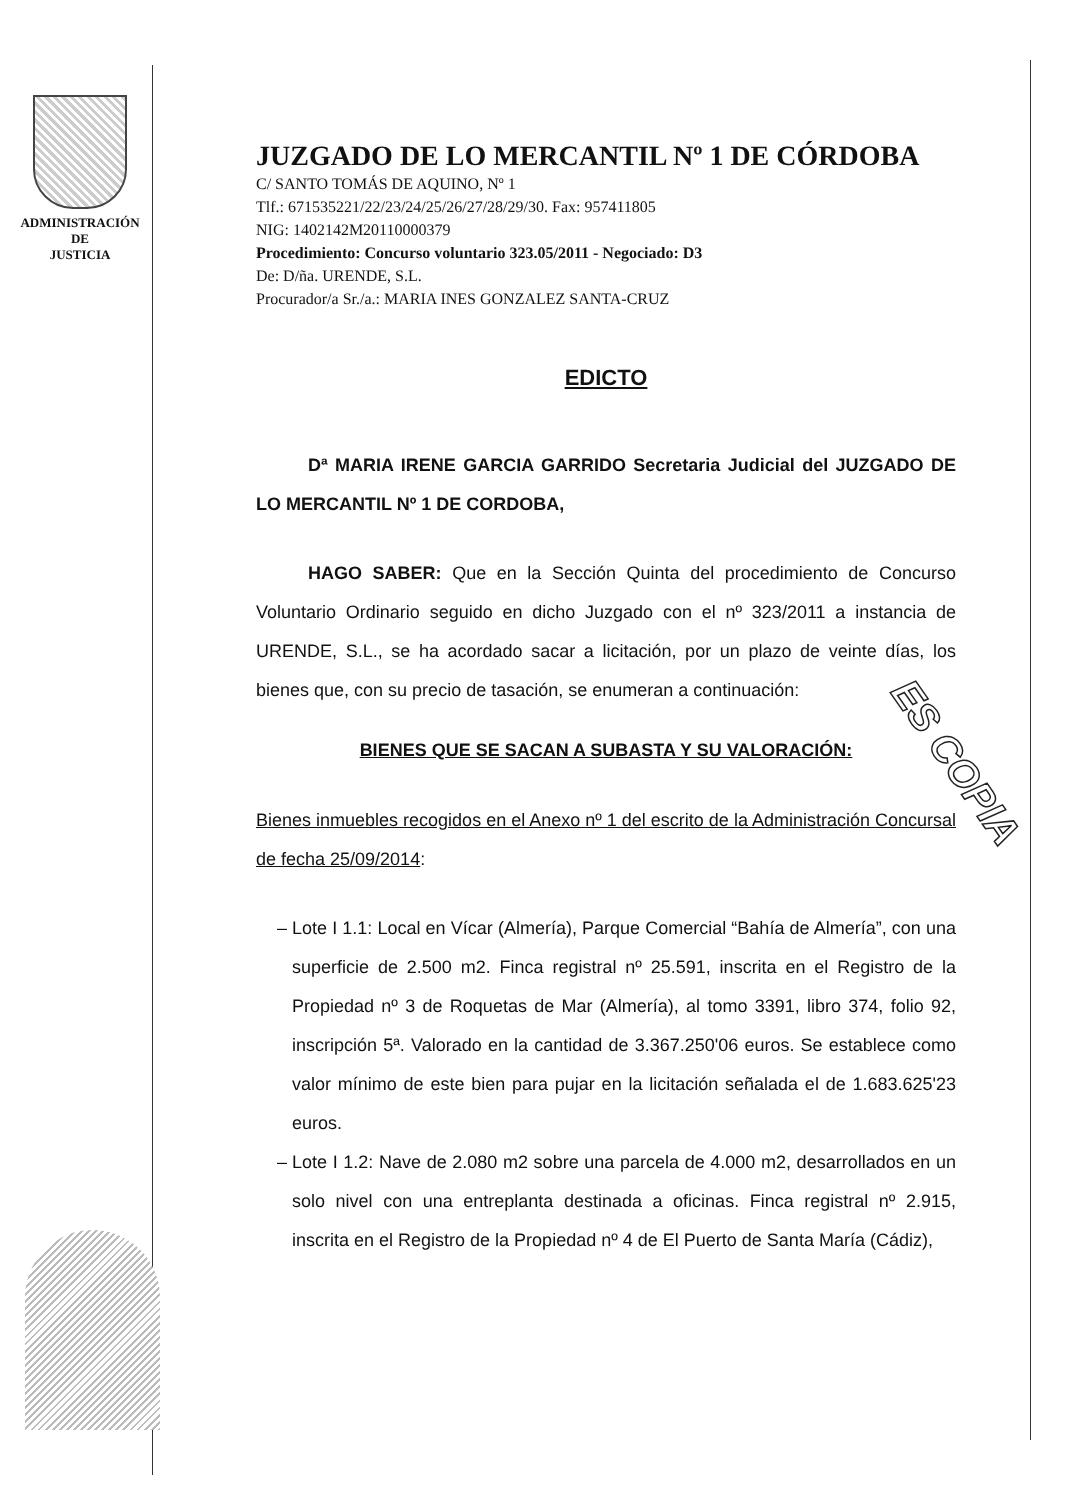ADMINISTRACIÓN
DE
JUSTICIA
JUZGADO DE LO MERCANTIL Nº 1 DE CÓRDOBA
C/ SANTO TOMÁS DE AQUINO, Nº 1
Tlf.: 671535221/22/23/24/25/26/27/28/29/30. Fax: 957411805
NIG: 1402142M20110000379
Procedimiento: Concurso voluntario 323.05/2011 - Negociado: D3
De: D/ña. URENDE, S.L.
Procurador/a Sr./a.: MARIA INES GONZALEZ SANTA-CRUZ
EDICTO
Dª MARIA IRENE GARCIA GARRIDO Secretaria Judicial del JUZGADO DE LO MERCANTIL Nº 1 DE CORDOBA,
HAGO SABER: Que en la Sección Quinta del procedimiento de Concurso Voluntario Ordinario seguido en dicho Juzgado con el nº 323/2011 a instancia de URENDE, S.L., se ha acordado sacar a licitación, por un plazo de veinte días, los bienes que, con su precio de tasación, se enumeran a continuación:
BIENES QUE SE SACAN A SUBASTA Y SU VALORACIÓN:
Bienes inmuebles recogidos en el Anexo nº 1 del escrito de la Administración Concursal de fecha 25/09/2014:
Lote I 1.1: Local en Vícar (Almería), Parque Comercial “Bahía de Almería”, con una superficie de 2.500 m2. Finca registral nº 25.591, inscrita en el Registro de la Propiedad nº 3 de Roquetas de Mar (Almería), al tomo 3391, libro 374, folio 92, inscripción 5ª. Valorado en la cantidad de 3.367.250'06 euros. Se establece como valor mínimo de este bien para pujar en la licitación señalada el de 1.683.625'23 euros.
Lote I 1.2: Nave de 2.080 m2 sobre una parcela de 4.000 m2, desarrollados en un solo nivel con una entreplanta destinada a oficinas. Finca registral nº 2.915, inscrita en el Registro de la Propiedad nº 4 de El Puerto de Santa María (Cádiz),
ES COPIA